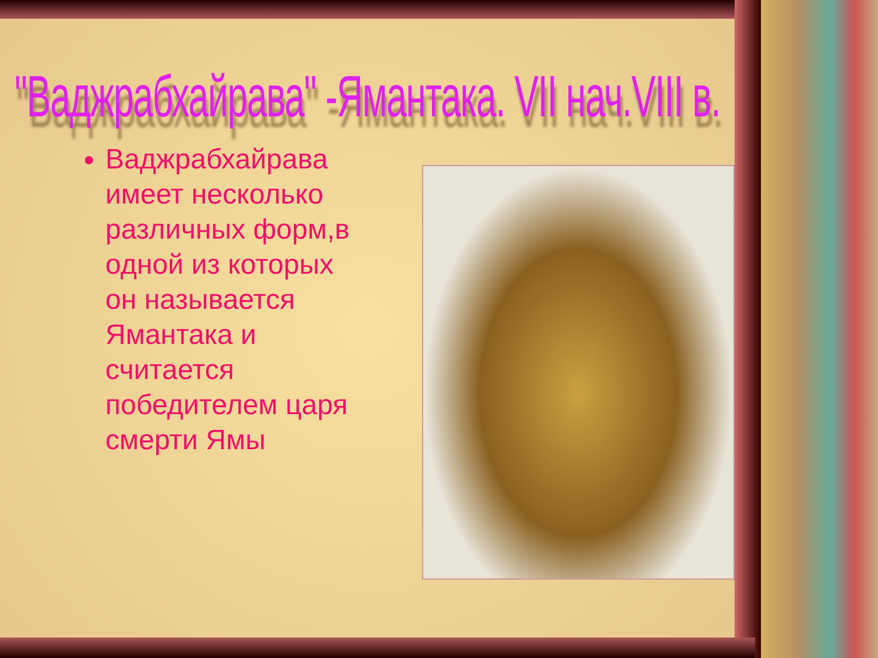"Ваджрабхайрава" -Ямантака. VII нач.VIII в.
Ваджрабхайрава имеет несколько различных форм,в одной из которых он называется Ямантака и считается победителем царя смерти Ямы